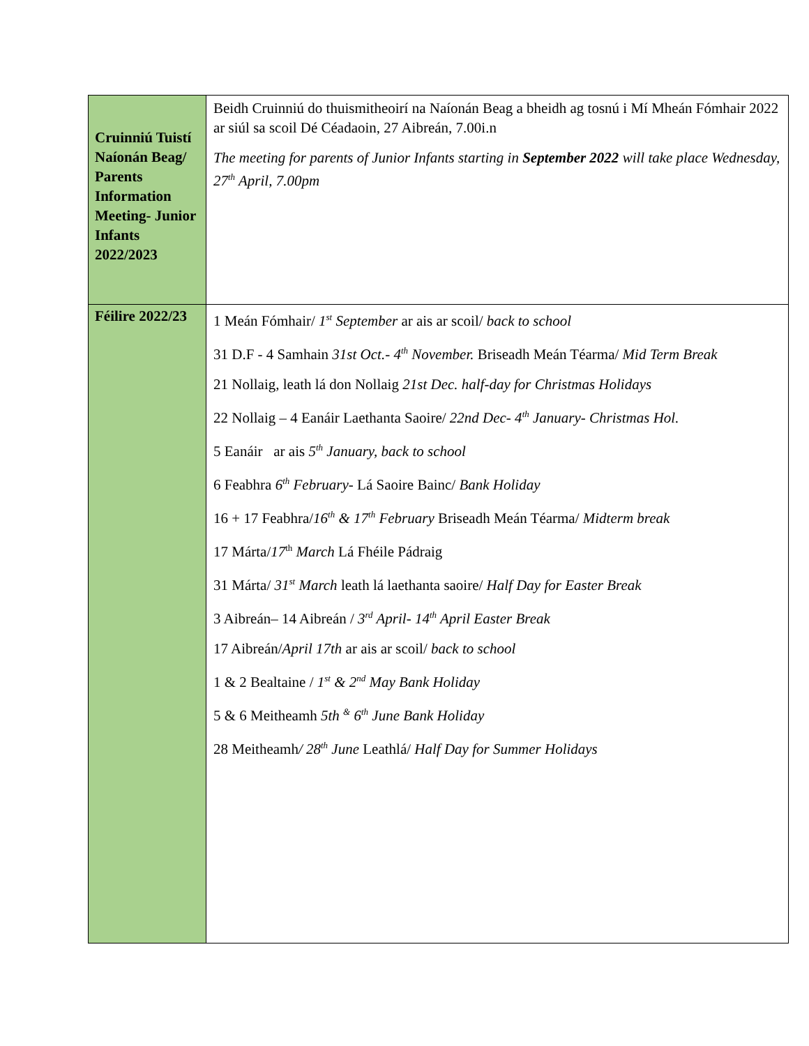| Cruinniú Tuistí Naíonán Beag/ Parents Information Meeting- Junior Infants 2022/2023 | Beidh Cruinniú do thuismitheoirí na Naíonán Beag a bheidh ag tosnú i Mí Mheán Fómhair 2022 ar siúl sa scoil Dé Céadaoin, 27 Aibreán, 7.00i.n The meeting for parents of Junior Infants starting in September 2022 will take place Wednesday, 27<sup>th</sup> April, 7.00pm |
| Féilire 2022/23 | 1 Meán Fómhair/ 1<sup>st</sup> September ar ais ar scoil/ back to school 31 D.F - 4 Samhain 31st Oct.- 4<sup>th</sup> November. Briseadh Meán Téarma/ Mid Term Break 21 Nollaig, leath lá don Nollaig 21st Dec. half-day for Christmas Holidays 22 Nollaig – 4 Eanáir Laethanta Saoire/ 22nd Dec- 4<sup>th</sup> January- Christmas Hol. 5 Eanáir ar ais 5<sup>th</sup> January, back to school 6 Feabhra 6<sup>th</sup> February- Lá Saoire Bainc/ Bank Holiday 16 + 17 Feabhra/ 16<sup>th</sup> & 17<sup>th</sup> February Briseadh Meán Téarma/ Midterm break 17 Márta/ 17<sup>th</sup> March Lá Fhéile Pádraig 31 Márta/ 31<sup>st</sup> March leath lá laethanta saoire/ Half Day for Easter Break 3 Aibreán– 14 Aibreán / 3<sup>rd</sup> April- 14<sup>th</sup> April Easter Break 17 Aibreán/ April 17th ar ais ar scoil/ back to school 1 & 2 Bealtaine / 1<sup>st</sup> & 2<sup>nd</sup> May Bank Holiday 5 & 6 Meitheamh 5th <sup>&</sup> 6<sup>th</sup> June Bank Holiday 28 Meitheamh / 28<sup>th</sup> June Leathlá/ Half Day for Summer Holidays |